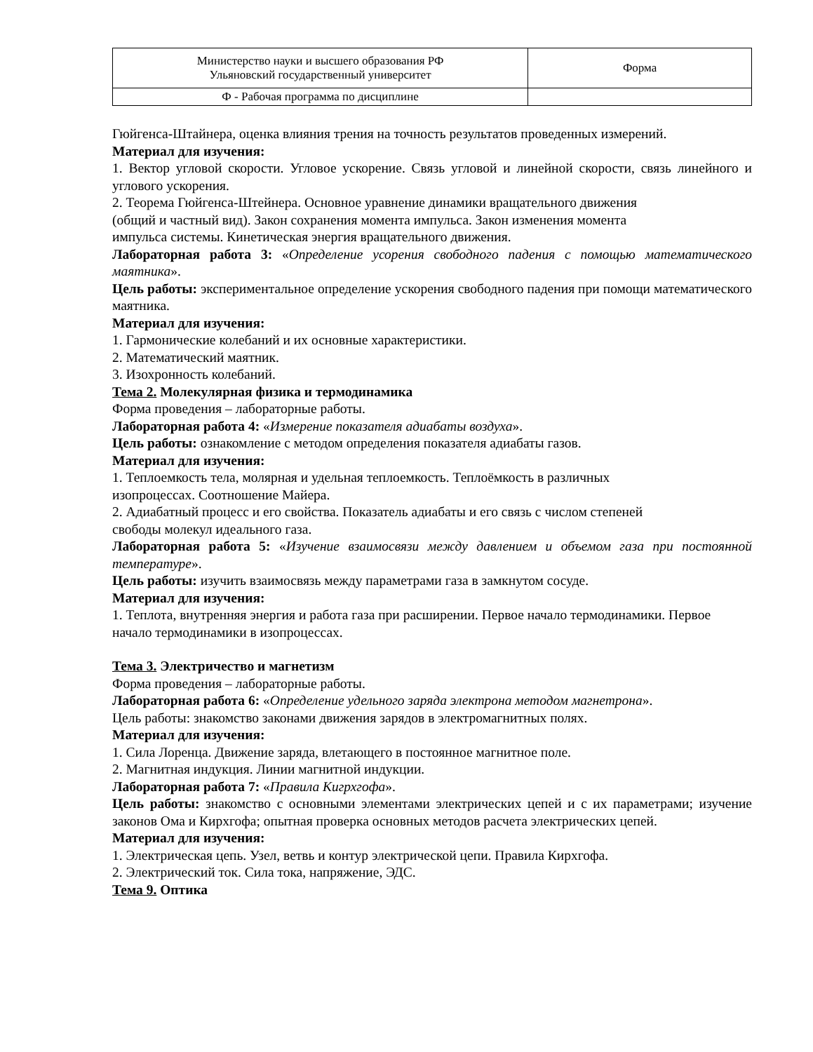| Министерство науки и высшего образования РФ Ульяновский государственный университет | Форма |
| Ф - Рабочая программа по дисциплине | |
Гюйгенса-Штайнера, оценка влияния трения на точность результатов проведенных измерений.
Материал для изучения:
1. Вектор угловой скорости. Угловое ускорение. Связь угловой и линейной скорости, связь линейного и углового ускорения.
2. Теорема Гюйгенса-Штейнера. Основное уравнение динамики вращательного движения
(общий и частный вид). Закон сохранения момента импульса. Закон изменения момента
импульса системы. Кинетическая энергия вращательного движения.
Лабораторная работа 3: «Определение усорения свободного падения с помощью математического маятника».
Цель работы: экспериментальное определение ускорения свободного падения при помощи математического маятника.
Материал для изучения:
1. Гармонические колебаний и их основные характеристики.
2. Математический маятник.
3. Изохронность колебаний.
Тема 2. Молекулярная физика и термодинамика
Форма проведения – лабораторные работы.
Лабораторная работа 4: «Измерение показателя адиабаты воздуха».
Цель работы: ознакомление с методом определения показателя адиабаты газов.
Материал для изучения:
1. Теплоемкость тела, молярная и удельная теплоемкость. Теплоёмкость в различных
изопроцессах. Соотношение Майера.
2. Адиабатный процесс и его свойства. Показатель адиабаты и его связь с числом степеней
свободы молекул идеального газа.
Лабораторная работа 5: «Изучение взаимосвязи между давлением и объемом газа при постоянной температуре».
Цель работы: изучить взаимосвязь между параметрами газа в замкнутом сосуде.
Материал для изучения:
1. Теплота, внутренняя энергия и работа газа при расширении. Первое начало термодинамики. Первое начало термодинамики в изопроцессах.
Тема 3. Электричество и магнетизм
Форма проведения – лабораторные работы.
Лабораторная работа 6: «Определение удельного заряда электрона методом магнетрона».
Цель работы: знакомство законами движения зарядов в электромагнитных полях.
Материал для изучения:
1. Сила Лоренца. Движение заряда, влетающего в постоянное магнитное поле.
2. Магнитная индукция. Линии магнитной индукции.
Лабораторная работа 7: «Правила Кигрхгофа».
Цель работы: знакомство с основными элементами электрических цепей и с их параметрами; изучение законов Ома и Кирхгофа; опытная проверка основных методов расчета электрических цепей.
Материал для изучения:
1. Электрическая цепь. Узел, ветвь и контур электрической цепи. Правила Кирхгофа.
2. Электрический ток. Сила тока, напряжение, ЭДС.
Тема 9. Оптика